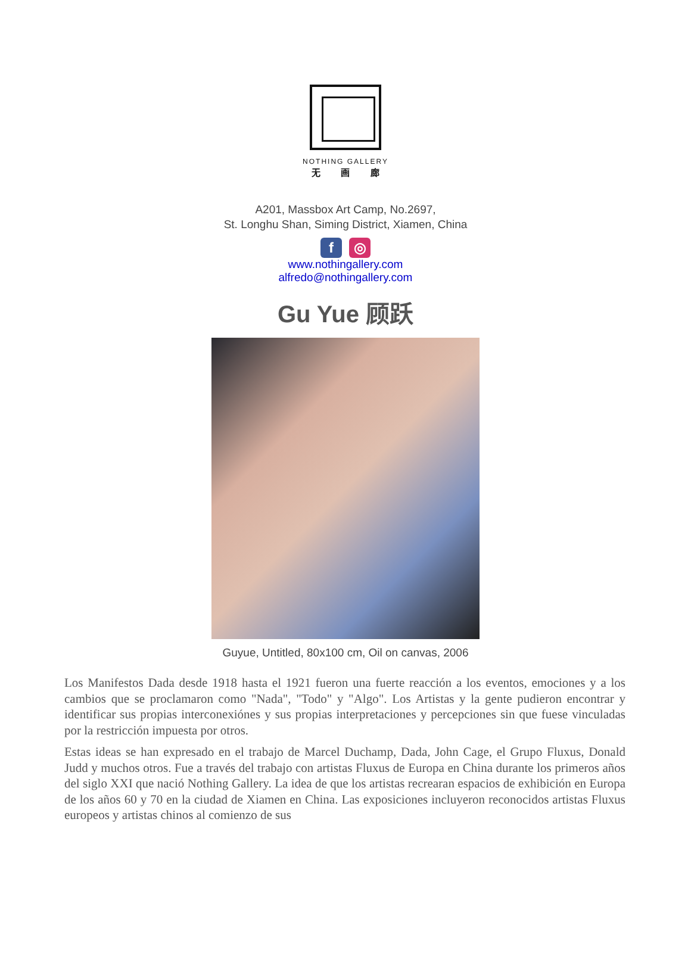NOTHING GALLERY
无 画 廊
A201, Massbox Art Camp, No.2697,
St. Longhu Shan, Siming District, Xiamen, China
f ◎
www.nothingallery.com
alfredo@nothingallery.com
Gu Yue 顾跃
Guyue, Untitled, 80x100 cm, Oil on canvas, 2006
Los Manifestos Dada desde 1918 hasta el 1921 fueron una fuerte reacción a los eventos, emociones y a los cambios que se proclamaron como "Nada", "Todo" y "Algo". Los Artistas y la gente pudieron encontrar y identificar sus propias interconexiónes y sus propias interpretaciones y percepciones sin que fuese vinculadas por la restricción impuesta por otros.
Estas ideas se han expresado en el trabajo de Marcel Duchamp, Dada, John Cage, el Grupo Fluxus, Donald Judd y muchos otros. Fue a través del trabajo con artistas Fluxus de Europa en China durante los primeros años del siglo XXI que nació Nothing Gallery. La idea de que los artistas recrearan espacios de exhibición en Europa de los años 60 y 70 en la ciudad de Xiamen en China. Las exposiciones incluyeron reconocidos artistas Fluxus europeos y artistas chinos al comienzo de sus